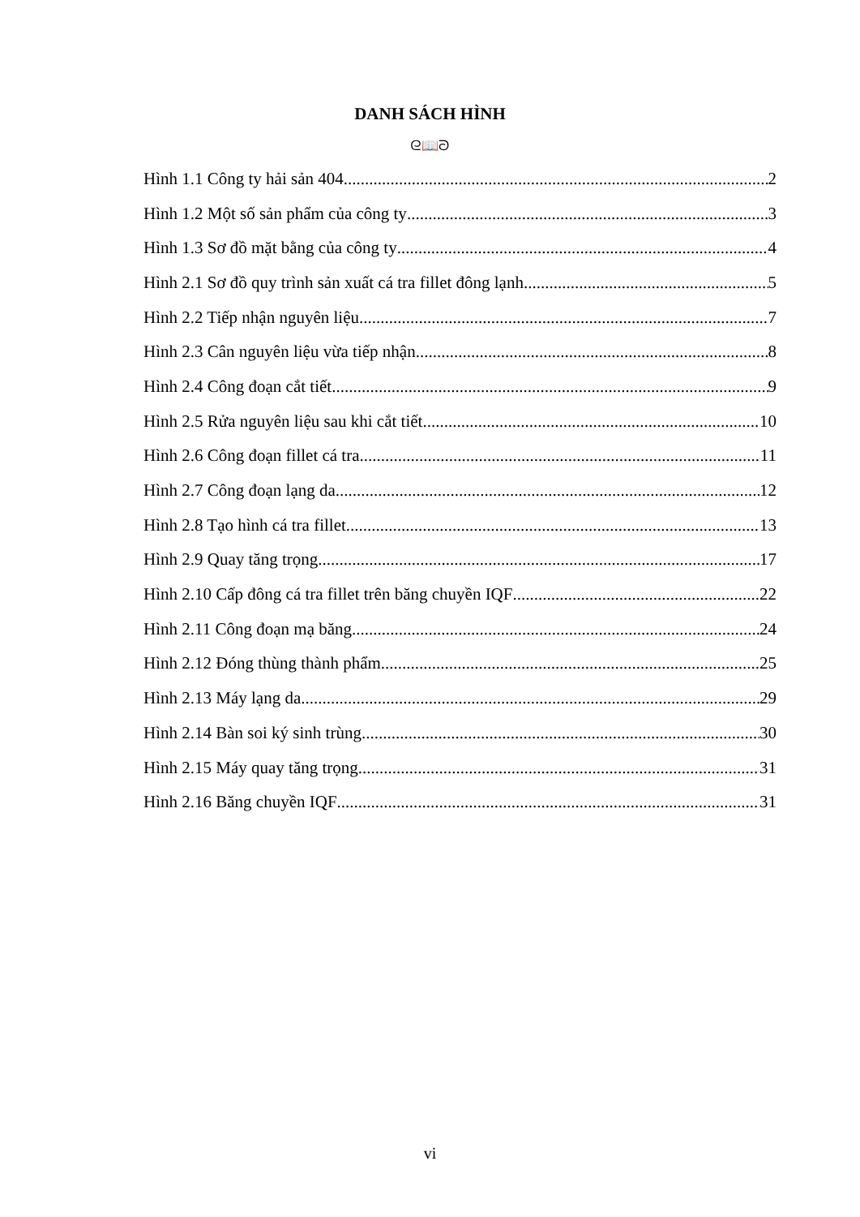DANH SÁCH HÌNH
ᘓ📖ᘐ
Hình 1.1 Công ty hải sản 404 2
Hình 1.2 Một số sản phẩm của công ty 3
Hình 1.3 Sơ đồ mặt bằng của công ty 4
Hình 2.1 Sơ đồ quy trình sản xuất cá tra fillet đông lạnh 5
Hình 2.2 Tiếp nhận nguyên liệu 7
Hình 2.3 Cân nguyên liệu vừa tiếp nhận 8
Hình 2.4 Công đoạn cắt tiết 9
Hình 2.5 Rửa nguyên liệu sau khi cắt tiết 10
Hình 2.6 Công đoạn fillet cá tra 11
Hình 2.7 Công đoạn lạng da 12
Hình 2.8 Tạo hình cá tra fillet 13
Hình 2.9 Quay tăng trọng 17
Hình 2.10 Cấp đông cá tra fillet trên băng chuyền IQF 22
Hình 2.11 Công đoạn mạ băng 24
Hình 2.12 Đóng thùng thành phẩm 25
Hình 2.13 Máy lạng da 29
Hình 2.14 Bàn soi ký sinh trùng 30
Hình 2.15 Máy quay tăng trọng 31
Hình 2.16 Băng chuyền IQF 31
vi